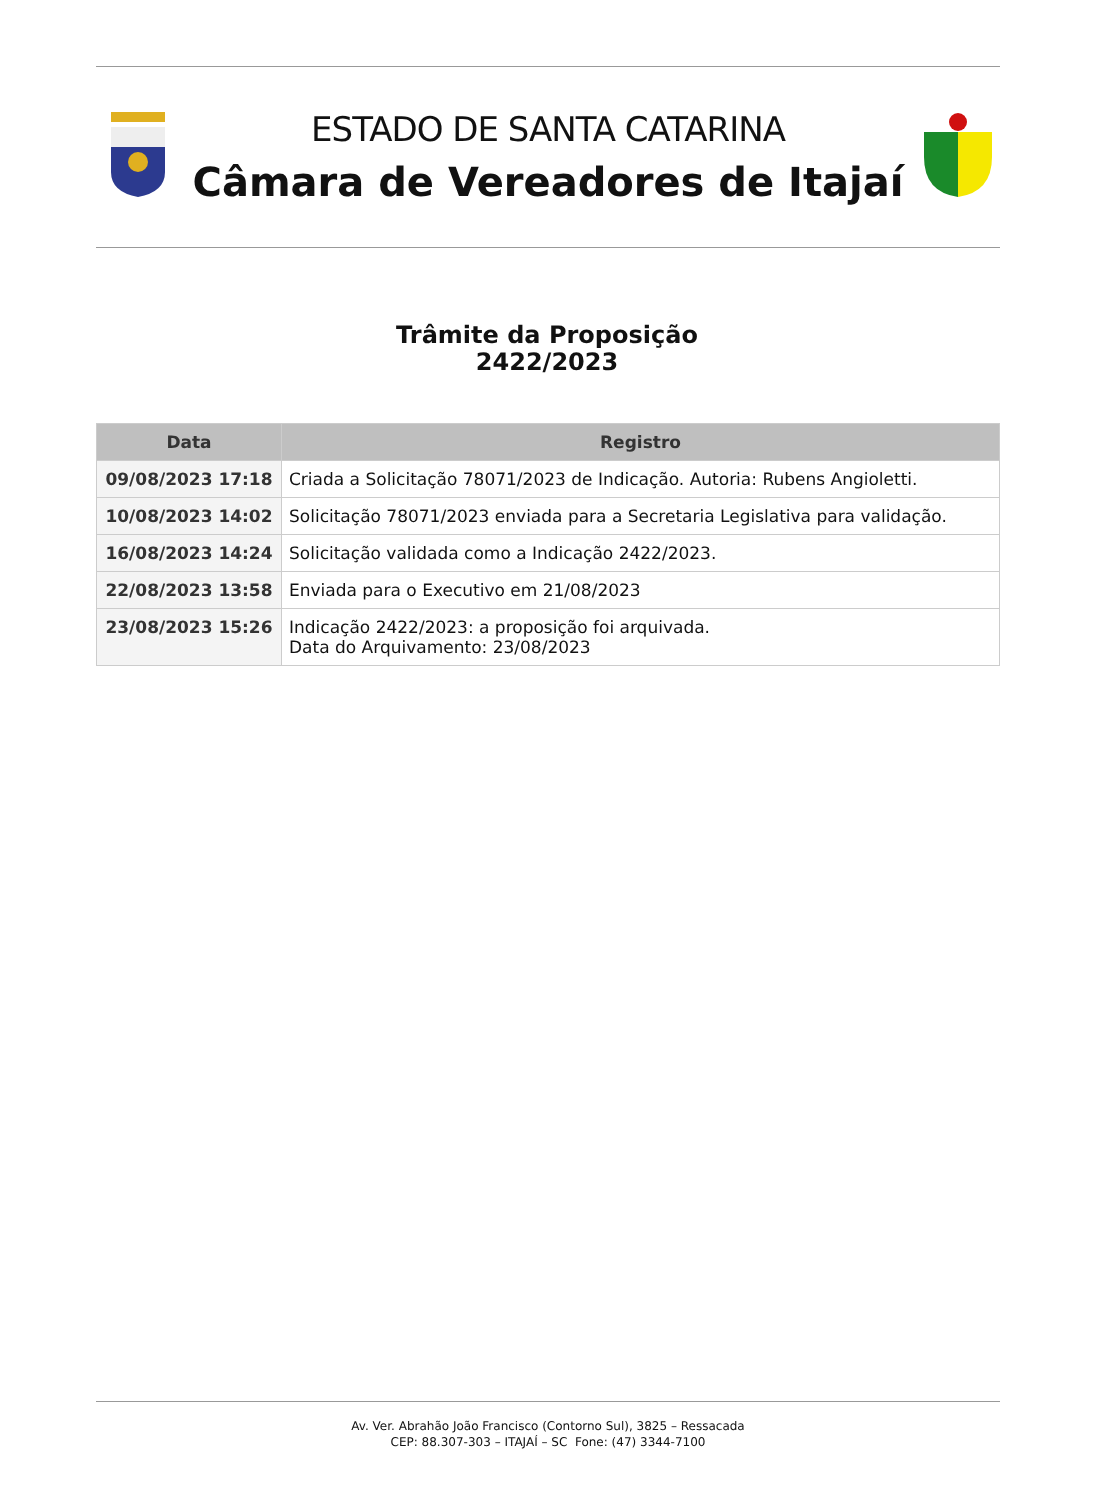ESTADO DE SANTA CATARINA
Câmara de Vereadores de Itajaí
Trâmite da Proposição
2422/2023
| Data | Registro |
| --- | --- |
| 09/08/2023 17:18 | Criada a Solicitação 78071/2023 de Indicação. Autoria: Rubens Angioletti. |
| 10/08/2023 14:02 | Solicitação 78071/2023 enviada para a Secretaria Legislativa para validação. |
| 16/08/2023 14:24 | Solicitação validada como a Indicação 2422/2023. |
| 22/08/2023 13:58 | Enviada para o Executivo em 21/08/2023 |
| 23/08/2023 15:26 | Indicação 2422/2023: a proposição foi arquivada. Data do Arquivamento: 23/08/2023 |
Av. Ver. Abrahão João Francisco (Contorno Sul), 3825 – Ressacada
CEP: 88.307-303 – ITAJAÍ – SC Fone: (47) 3344-7100